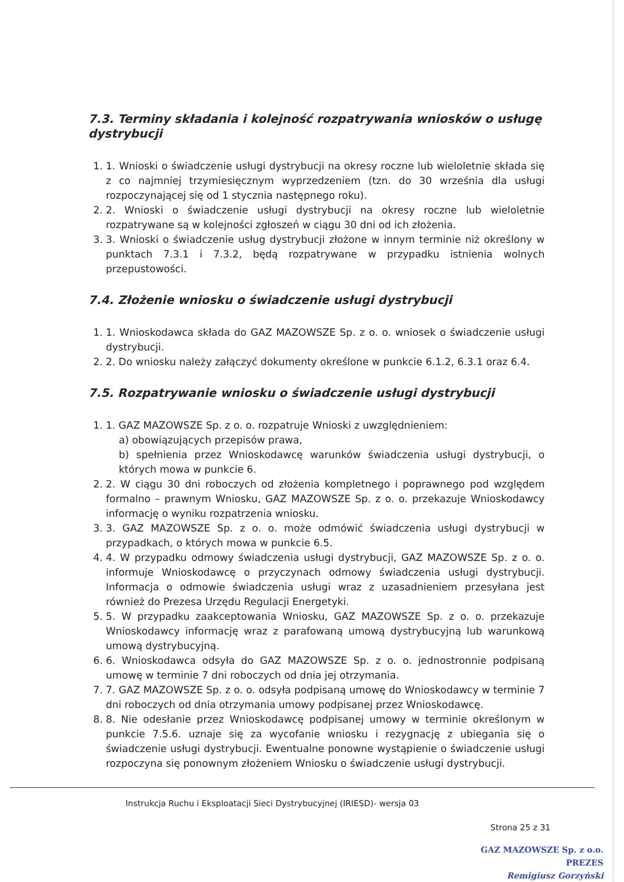7.3. Terminy składania i kolejność rozpatrywania wniosków o usługę dystrybucji
1. 1. Wnioski o świadczenie usługi dystrybucji na okresy roczne lub wieloletnie składa się z co najmniej trzymiesięcznym wyprzedzeniem (tzn. do 30 września dla usługi rozpoczynającej się od 1 stycznia następnego roku).
2. 2. Wnioski o świadczenie usługi dystrybucji na okresy roczne lub wieloletnie rozpatrywane są w kolejności zgłoszeń w ciągu 30 dni od ich złożenia.
3. 3. Wnioski o świadczenie usług dystrybucji złożone w innym terminie niż określony w punktach 7.3.1 i 7.3.2, będą rozpatrywane w przypadku istnienia wolnych przepustowości.
7.4. Złożenie wniosku o świadczenie usługi dystrybucji
1. 1. Wnioskodawca składa do GAZ MAZOWSZE Sp. z o. o. wniosek o świadczenie usługi dystrybucji.
2. 2. Do wniosku należy załączyć dokumenty określone w punkcie 6.1.2, 6.3.1 oraz 6.4.
7.5. Rozpatrywanie wniosku o świadczenie usługi dystrybucji
1. 1. GAZ MAZOWSZE Sp. z o. o. rozpatruje Wnioski z uwzględnieniem:
a) obowiązujących przepisów prawa,
b) spełnienia przez Wnioskodawcę warunków świadczenia usługi dystrybucji, o których mowa w punkcie 6.
2. 2. W ciągu 30 dni roboczych od złożenia kompletnego i poprawnego pod względem formalno – prawnym Wniosku, GAZ MAZOWSZE Sp. z o. o. przekazuje Wnioskodawcy informację o wyniku rozpatrzenia wniosku.
3. 3. GAZ MAZOWSZE Sp. z o. o. może odmówić świadczenia usługi dystrybucji w przypadkach, o których mowa w punkcie 6.5.
4. 4. W przypadku odmowy świadczenia usługi dystrybucji, GAZ MAZOWSZE Sp. z o. o. informuje Wnioskodawcę o przyczynach odmowy świadczenia usługi dystrybucji. Informacja o odmowie świadczenia usługi wraz z uzasadnieniem przesyłana jest również do Prezesa Urzędu Regulacji Energetyki.
5. 5. W przypadku zaakceptowania Wniosku, GAZ MAZOWSZE Sp. z o. o. przekazuje Wnioskodawcy informację wraz z parafowaną umową dystrybucyjną lub warunkową umową dystrybucyjną.
6. 6. Wnioskodawca odsyła do GAZ MAZOWSZE Sp. z o. o. jednostronnie podpisaną umowę w terminie 7 dni roboczych od dnia jej otrzymania.
7. 7. GAZ MAZOWSZE Sp. z o. o. odsyła podpisaną umowę do Wnioskodawcy w terminie 7 dni roboczych od dnia otrzymania umowy podpisanej przez Wnioskodawcę.
8. 8. Nie odesłanie przez Wnioskodawcę podpisanej umowy w terminie określonym w punkcie 7.5.6. uznaje się za wycofanie wniosku i rezygnację z ubiegania się o świadczenie usługi dystrybucji. Ewentualne ponowne wystąpienie o świadczenie usługi rozpoczyna się ponownym złożeniem Wniosku o świadczenie usługi dystrybucji.
Instrukcja Ruchu i Eksploatacji Sieci Dystrybucyjnej (IRIESD)- wersja 03
Strona 25 z 31
GAZ MAZOWSZE Sp. z o.o.
PREZES
Remigiusz Gorzyński